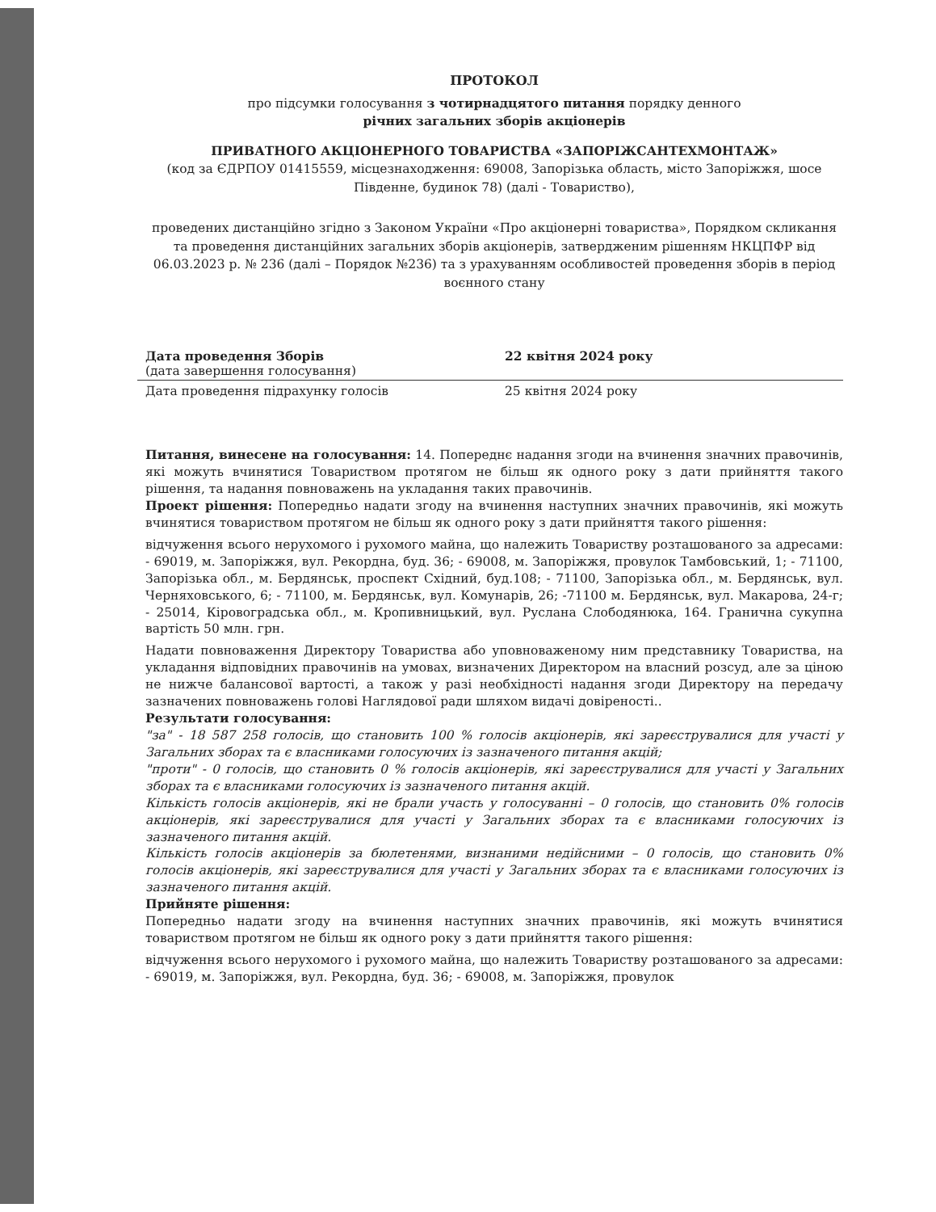ПРОТОКОЛ
про підсумки голосування з чотирнадцятого питання порядку денного
річних загальних зборів акціонерів
ПРИВАТНОГО АКЦІОНЕРНОГО ТОВАРИСТВА «ЗАПОРІЖСАНТЕХМОНТАЖ»
(код за ЄДРПОУ 01415559, місцезнаходження: 69008, Запорізька область, місто Запоріжжя, шосе Південне, будинок 78) (далі - Товариство),
проведених дистанційно згідно з Законом України «Про акціонерні товариства», Порядком скликання та проведення дистанційних загальних зборів акціонерів, затвердженим рішенням НКЦПФР від 06.03.2023 р. № 236 (далі – Порядок №236) та з урахуванням особливостей проведення зборів в період воєнного стану
Дата проведення Зборів
(дата завершення голосування)
22 квітня 2024 року
Дата проведення підрахунку голосів 25 квітня 2024 року
Питання, винесене на голосування: 14. Попереднє надання згоди на вчинення значних правочинів, які можуть вчинятися Товариством протягом не більш як одного року з дати прийняття такого рішення, та надання повноважень на укладання таких правочинів.
Проект рішення: Попередньо надати згоду на вчинення наступних значних правочинів, які можуть вчинятися товариством протягом не більш як одного року з дати прийняття такого рішення:
відчуження всього нерухомого і рухомого майна, що належить Товариству розташованого за адресами: - 69019, м. Запоріжжя, вул. Рекордна, буд. 36; - 69008, м. Запоріжжя, провулок Тамбовський, 1; - 71100, Запорізька обл., м. Бердянськ, проспект Східний, буд.108; - 71100, Запорізька обл., м. Бердянськ, вул. Черняховського, 6; - 71100, м. Бердянськ, вул. Комунарів, 26; -71100 м. Бердянськ, вул. Макарова, 24-г; - 25014, Кіровоградська обл., м. Кропивницький, вул. Руслана Слободянюка, 164. Гранична сукупна вартість 50 млн. грн.
Надати повноваження Директору Товариства або уповноваженому ним представнику Товариства, на укладання відповідних правочинів на умовах, визначених Директором на власний розсуд, але за ціною не нижче балансової вартості, а також у разі необхідності надання згоди Директору на передачу зазначених повноважень голові Наглядової ради шляхом видачі довіреності..
Результати голосування:
"за" - 18 587 258 голосів, що становить 100 % голосів акціонерів, які зареєструвалися для участі у Загальних зборах та є власниками голосуючих із зазначеного питання акцій;
"проти" - 0 голосів, що становить 0 % голосів акціонерів, які зареєструвалися для участі у Загальних зборах та є власниками голосуючих із зазначеного питання акцій.
Кількість голосів акціонерів, які не брали участь у голосуванні – 0 голосів, що становить 0% голосів акціонерів, які зареєструвалися для участі у Загальних зборах та є власниками голосуючих із зазначеного питання акцій.
Кількість голосів акціонерів за бюлетенями, визнаними недійсними – 0 голосів, що становить 0% голосів акціонерів, які зареєструвалися для участі у Загальних зборах та є власниками голосуючих із зазначеного питання акцій.
Прийняте рішення:
Попередньо надати згоду на вчинення наступних значних правочинів, які можуть вчинятися товариством протягом не більш як одного року з дати прийняття такого рішення:
відчуження всього нерухомого і рухомого майна, що належить Товариству розташованого за адресами: - 69019, м. Запоріжжя, вул. Рекордна, буд. 36; - 69008, м. Запоріжжя, провулок